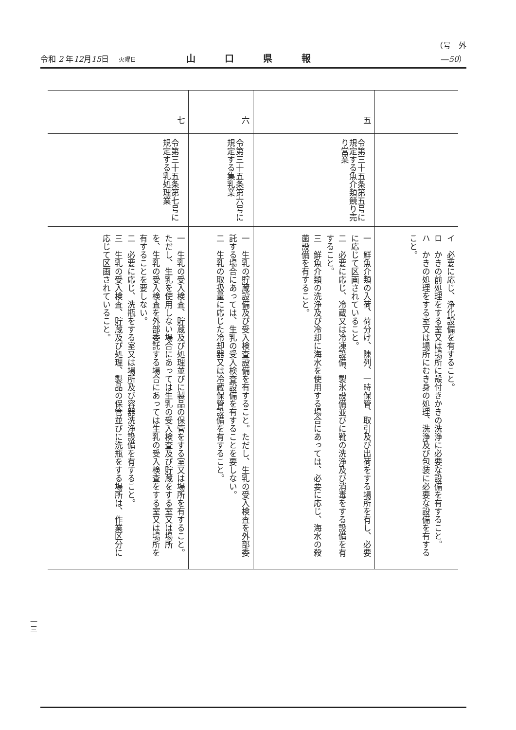令和 2 年12月15日 火曜日
山口県報
（号　外―50）
| | | イ 必要に応じ、浄化設備を有すること。 ロ かきの前処理をする室又は場所に殻付きかきの洗浄に必要な設備を有すること。 ハ かきの処理をする室又は場所にむき身の処理、洗浄及び包装に必要な設備を有すること。 |
| 五 | 令第三十五条第五号に規定する魚介類競り売り営業 | 一 鮮魚介類の入荷、荷分け、陳列、一時保管、取引及び出荷をする場所を有し、必要に応じて区画されていること。 二 必要に応じ、冷蔵又は冷凍設備、製氷設備並びに靴の洗浄及び消毒をする設備を有すること。 三 鮮魚介類の洗浄及び冷却に海水を使用する場合にあっては、必要に応じ、海水の殺菌設備を有すること。 |
| 六 | 令第三十五条第六号に規定する集乳業 | 一 生乳の貯蔵設備及び受入検査設備を有すること。ただし、生乳の受入検査を外部委託する場合にあっては、生乳の受入検査設備を有することを要しない。 二 生乳の取扱量に応じた冷却器又は冷蔵保管設備を有すること。 |
| 七 | 令第三十五条第七号に規定する乳処理業 | 一 生乳の受入検査、貯蔵及び処理並びに製品の保管をする室又は場所を有すること。ただし、生乳を使用しない場合にあっては生乳の受入検査及び貯蔵をする室又は場所を、生乳の受入検査を外部委託する場合にあっては生乳の受入検査をする室又は場所を有することを要しない。 二 必要に応じ、洗瓶をする室又は場所及び容器洗浄設備を有すること。 三 生乳の受入検査、貯蔵及び処理、製品の保管並びに洗瓶をする場所は、作業区分に応じて区画されていること。 |
一三